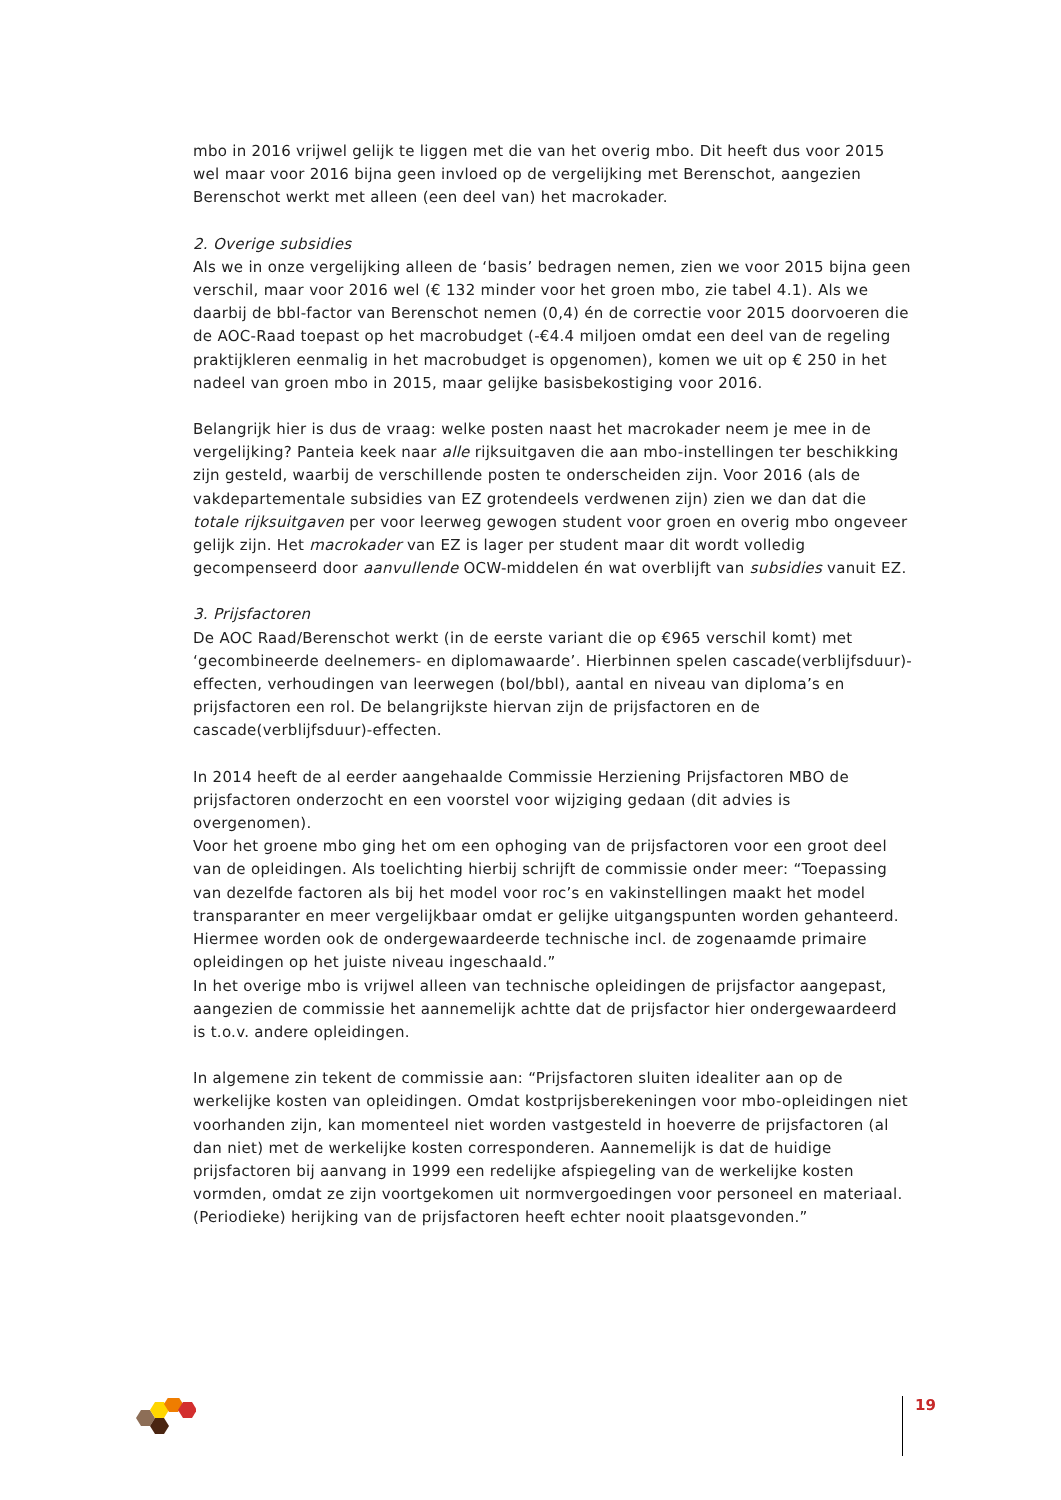mbo in 2016 vrijwel gelijk te liggen met die van het overig mbo. Dit heeft dus voor 2015 wel maar voor 2016 bijna geen invloed op de vergelijking met Berenschot, aangezien Berenschot werkt met alleen (een deel van) het macrokader.
2. Overige subsidies
Als we in onze vergelijking alleen de ‘basis’ bedragen nemen, zien we voor 2015 bijna geen verschil, maar voor 2016 wel (€ 132 minder voor het groen mbo, zie tabel 4.1). Als we daarbij de bbl-factor van Berenschot nemen (0,4) én de correctie voor 2015 doorvoeren die de AOC-Raad toepast op het macrobudget (-€4.4 miljoen omdat een deel van de regeling praktijkleren eenmalig in het macrobudget is opgenomen), komen we uit op € 250 in het nadeel van groen mbo in 2015, maar gelijke basisbekostiging voor 2016.
Belangrijk hier is dus de vraag: welke posten naast het macrokader neem je mee in de vergelijking? Panteia keek naar alle rijksuitgaven die aan mbo-instellingen ter beschikking zijn gesteld, waarbij de verschillende posten te onderscheiden zijn. Voor 2016 (als de vakdepartementale subsidies van EZ grotendeels verdwenen zijn) zien we dan dat die totale rijksuitgaven per voor leerweg gewogen student voor groen en overig mbo ongeveer gelijk zijn. Het macrokader van EZ is lager per student maar dit wordt volledig gecompenseerd door aanvullende OCW-middelen én wat overblijft van subsidies vanuit EZ.
3. Prijsfactoren
De AOC Raad/Berenschot werkt (in de eerste variant die op €965 verschil komt) met ‘gecombineerde deelnemers- en diplomawaarde’. Hierbinnen spelen cascade(verblijfsduur)-effecten, verhoudingen van leerwegen (bol/bbl), aantal en niveau van diploma’s en prijsfactoren een rol. De belangrijkste hiervan zijn de prijsfactoren en de cascade(verblijfsduur)-effecten.
In 2014 heeft de al eerder aangehaalde Commissie Herziening Prijsfactoren MBO de prijsfactoren onderzocht en een voorstel voor wijziging gedaan (dit advies is overgenomen).
Voor het groene mbo ging het om een ophoging van de prijsfactoren voor een groot deel van de opleidingen. Als toelichting hierbij schrijft de commissie onder meer: “Toepassing van dezelfde factoren als bij het model voor roc’s en vakinstellingen maakt het model transparanter en meer vergelijkbaar omdat er gelijke uitgangspunten worden gehanteerd. Hiermee worden ook de ondergewaardeerde technische incl. de zogenaamde primaire opleidingen op het juiste niveau ingeschaald.”
In het overige mbo is vrijwel alleen van technische opleidingen de prijsfactor aangepast, aangezien de commissie het aannemelijk achtte dat de prijsfactor hier ondergewaardeerd is t.o.v. andere opleidingen.
In algemene zin tekent de commissie aan: “Prijsfactoren sluiten idealiter aan op de werkelijke kosten van opleidingen. Omdat kostprijsberekeningen voor mbo-opleidingen niet voorhanden zijn, kan momenteel niet worden vastgesteld in hoeverre de prijsfactoren (al dan niet) met de werkelijke kosten corresponderen. Aannemelijk is dat de huidige prijsfactoren bij aanvang in 1999 een redelijke afspiegeling van de werkelijke kosten vormden, omdat ze zijn voortgekomen uit normvergoedingen voor personeel en materiaal. (Periodieke) herijking van de prijsfactoren heeft echter nooit plaatsgevonden.”
19